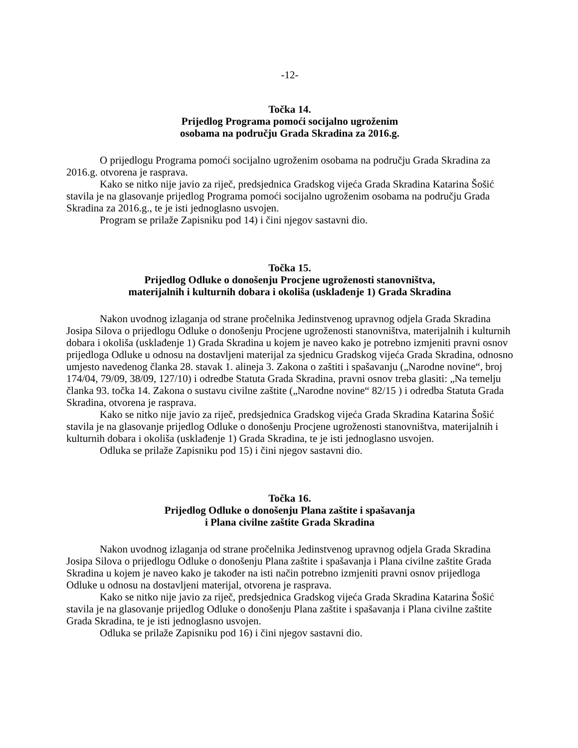-12-
Točka 14.
Prijedlog Programa pomoći socijalno ugroženim
osobama na području Grada Skradina za 2016.g.
O prijedlogu Programa pomoći socijalno ugroženim osobama na području Grada Skradina za 2016.g. otvorena je rasprava.
Kako se nitko nije javio za riječ, predsjednica Gradskog vijeća Grada Skradina Katarina Šošić stavila je na glasovanje prijedlog Programa pomoći socijalno ugroženim osobama na području Grada Skradina za 2016.g., te je isti jednoglasno usvojen.
Program se prilaže Zapisniku pod 14) i čini njegov sastavni dio.
Točka 15.
Prijedlog Odluke o donošenju Procjene ugroženosti stanovništva,
materijalnih i kulturnih dobara i okoliša (usklađenje 1) Grada Skradina
Nakon uvodnog izlaganja od strane pročelnika Jedinstvenog upravnog odjela Grada Skradina Josipa Silova o prijedlogu Odluke o donošenju Procjene ugroženosti stanovništva, materijalnih i kulturnih dobara i okoliša (usklađenje 1) Grada Skradina u kojem je naveo kako je potrebno izmjeniti pravni osnov prijedloga Odluke u odnosu na dostavljeni materijal za sjednicu Gradskog vijeća Grada Skradina, odnosno umjesto navedenog članka 28. stavak 1. alineja 3. Zakona o zaštiti i spašavanju („Narodne novine“, broj 174/04, 79/09, 38/09, 127/10) i odredbe Statuta Grada Skradina, pravni osnov treba glasiti: „Na temelju članka 93. točka 14. Zakona o sustavu civilne zaštite („Narodne novine“ 82/15 ) i odredba Statuta Grada Skradina, otvorena je rasprava.
Kako se nitko nije javio za riječ, predsjednica Gradskog vijeća Grada Skradina Katarina Šošić stavila je na glasovanje prijedlog Odluke o donošenju Procjene ugroženosti stanovništva, materijalnih i kulturnih dobara i okoliša (usklađenje 1) Grada Skradina, te je isti jednoglasno usvojen.
Odluka se prilaže Zapisniku pod 15) i čini njegov sastavni dio.
Točka 16.
Prijedlog Odluke o donošenju Plana zaštite i spašavanja
i Plana civilne zaštite Grada Skradina
Nakon uvodnog izlaganja od strane pročelnika Jedinstvenog upravnog odjela Grada Skradina Josipa Silova o prijedlogu Odluke o donošenju Plana zaštite i spašavanja i Plana civilne zaštite Grada Skradina u kojem je naveo kako je također na isti način potrebno izmjeniti pravni osnov prijedloga Odluke u odnosu na dostavljeni materijal, otvorena je rasprava.
Kako se nitko nije javio za riječ, predsjednica Gradskog vijeća Grada Skradina Katarina Šošić stavila je na glasovanje prijedlog Odluke o donošenju Plana zaštite i spašavanja i Plana civilne zaštite Grada Skradina, te je isti jednoglasno usvojen.
Odluka se prilaže Zapisniku pod 16) i čini njegov sastavni dio.